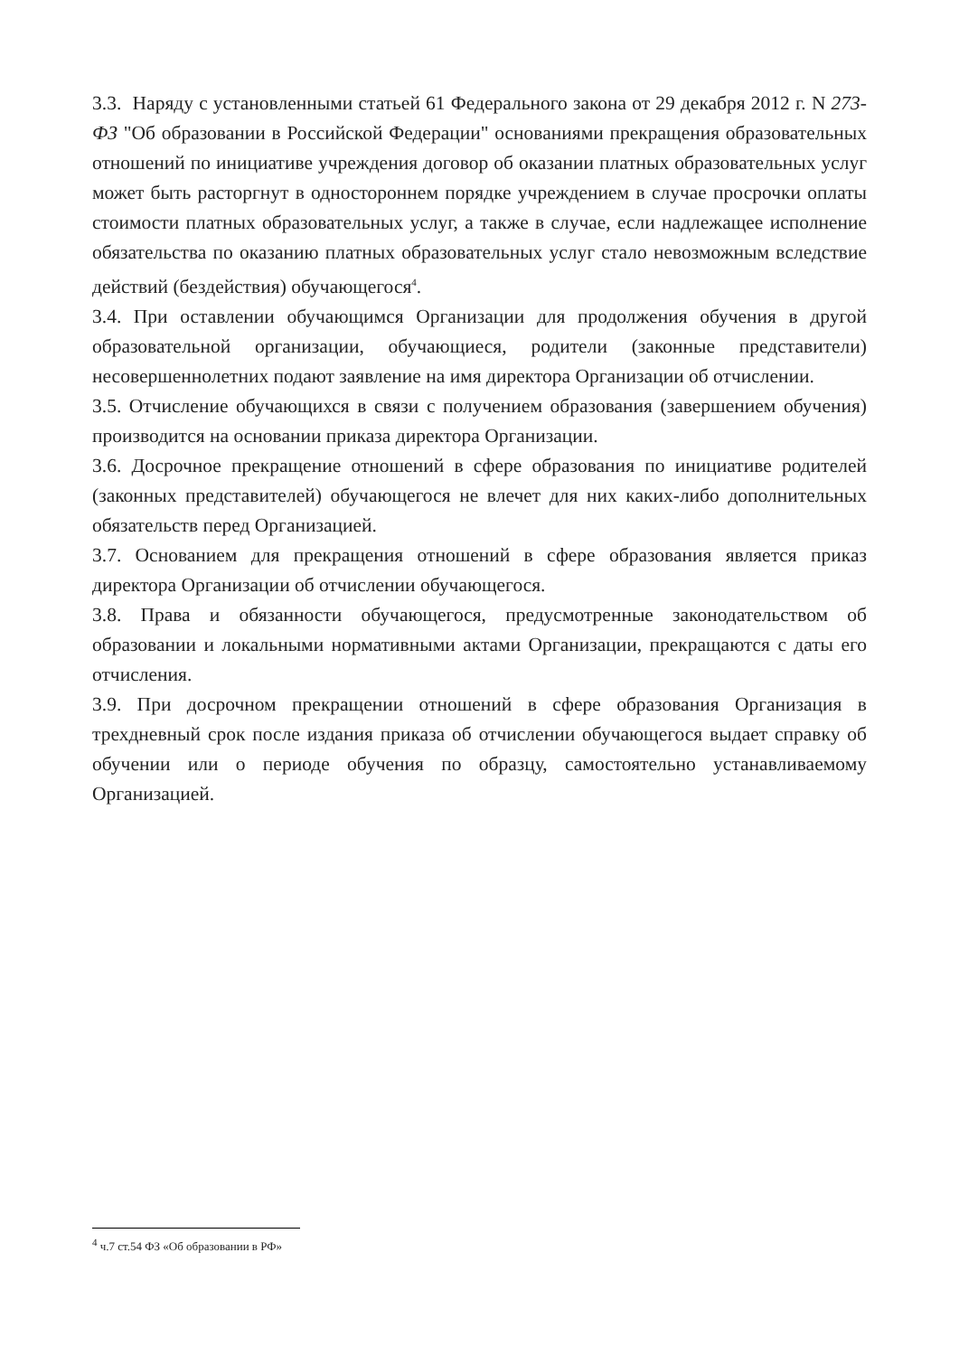3.3. Наряду с установленными статьей 61 Федерального закона от 29 декабря 2012 г. N 273-ФЗ "Об образовании в Российской Федерации" основаниями прекращения образовательных отношений по инициативе учреждения договор об оказании платных образовательных услуг может быть расторгнут в одностороннем порядке учреждением в случае просрочки оплаты стоимости платных образовательных услуг, а также в случае, если надлежащее исполнение обязательства по оказанию платных образовательных услуг стало невозможным вследствие действий (бездействия) обучающегося<sup>4</sup>.
3.4. При оставлении обучающимся Организации для продолжения обучения в другой образовательной организации, обучающиеся, родители (законные представители) несовершеннолетних подают заявление на имя директора Организации об отчислении.
3.5. Отчисление обучающихся в связи с получением образования (завершением обучения) производится на основании приказа директора Организации.
3.6. Досрочное прекращение отношений в сфере образования по инициативе родителей (законных представителей) обучающегося не влечет для них каких-либо дополнительных обязательств перед Организацией.
3.7. Основанием для прекращения отношений в сфере образования является приказ директора Организации об отчислении обучающегося.
3.8. Права и обязанности обучающегося, предусмотренные законодательством об образовании и локальными нормативными актами Организации, прекращаются с даты его отчисления.
3.9. При досрочном прекращении отношений в сфере образования Организация в трехдневный срок после издания приказа об отчислении обучающегося выдает справку об обучении или о периоде обучения по образцу, самостоятельно устанавливаемому Организацией.
<sup>4</sup> ч.7 ст.54 ФЗ «Об образовании в РФ»